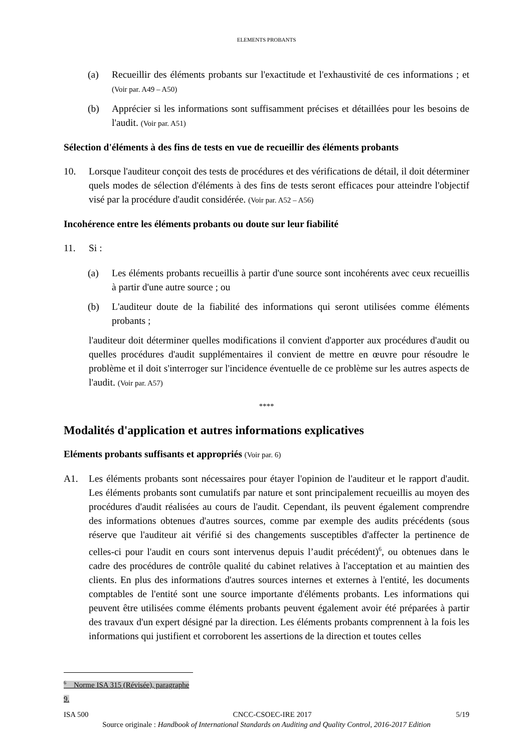ELEMENTS PROBANTS
(a) Recueillir des éléments probants sur l'exactitude et l'exhaustivité de ces informations ; et (Voir par. A49 – A50)
(b) Apprécier si les informations sont suffisamment précises et détaillées pour les besoins de l'audit. (Voir par. A51)
Sélection d'éléments à des fins de tests en vue de recueillir des éléments probants
10. Lorsque l'auditeur conçoit des tests de procédures et des vérifications de détail, il doit déterminer quels modes de sélection d'éléments à des fins de tests seront efficaces pour atteindre l'objectif visé par la procédure d'audit considérée. (Voir par. A52 – A56)
Incohérence entre les éléments probants ou doute sur leur fiabilité
11. Si :
(a) Les éléments probants recueillis à partir d'une source sont incohérents avec ceux recueillis à partir d'une autre source ; ou
(b) L'auditeur doute de la fiabilité des informations qui seront utilisées comme éléments probants ;
l'auditeur doit déterminer quelles modifications il convient d'apporter aux procédures d'audit ou quelles procédures d'audit supplémentaires il convient de mettre en œuvre pour résoudre le problème et il doit s'interroger sur l'incidence éventuelle de ce problème sur les autres aspects de l'audit. (Voir par. A57)
****
Modalités d'application et autres informations explicatives
Eléments probants suffisants et appropriés (Voir par. 6)
A1. Les éléments probants sont nécessaires pour étayer l'opinion de l'auditeur et le rapport d'audit. Les éléments probants sont cumulatifs par nature et sont principalement recueillis au moyen des procédures d'audit réalisées au cours de l'audit. Cependant, ils peuvent également comprendre des informations obtenues d'autres sources, comme par exemple des audits précédents (sous réserve que l'auditeur ait vérifié si des changements susceptibles d'affecter la pertinence de celles-ci pour l'audit en cours sont intervenus depuis l’audit précédent)<sup>6</sup>, ou obtenues dans le cadre des procédures de contrôle qualité du cabinet relatives à l'acceptation et au maintien des clients. En plus des informations d'autres sources internes et externes à l'entité, les documents comptables de l'entité sont une source importante d'éléments probants. Les informations qui peuvent être utilisées comme éléments probants peuvent également avoir été préparées à partir des travaux d'un expert désigné par la direction. Les éléments probants comprennent à la fois les informations qui justifient et corroborent les assertions de la direction et toutes celles
<sup>6</sup> Norme ISA 315 (Révisée), paragraphe 9.
ISA 500 CNCC-CSOEC-IRE 2017 5/19
Source originale : Handbook of International Standards on Auditing and Quality Control, 2016-2017 Edition